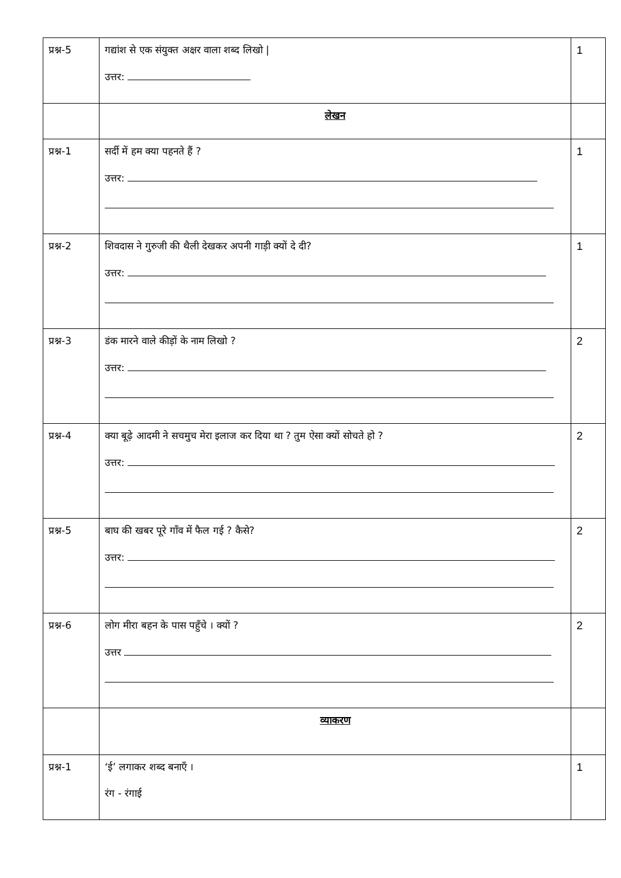| प्रश्न-5 | गद्यांश से एक संयुक्त अक्षर वाला शब्द लिखो / उत्तर: | 1 |
| | लेखन | |
| प्रश्न-1 | सर्दी में हम क्या पहनते हैं ? उत्तर: | 1 |
| प्रश्न-2 | शिवदास ने गुरुजी की थैली देखकर अपनी गाड़ी क्यों दे दी? उत्तर: | 1 |
| प्रश्न-3 | डंक मारने वाले कीड़ों के नाम लिखो ? उत्तर: | 2 |
| प्रश्न-4 | क्या बूढ़े आदमी ने सचमुच मेरा इलाज कर दिया था ? तुम ऐसा क्यों सोचते हो ? उत्तर: | 2 |
| प्रश्न-5 | बाघ की खबर पूरे गाँव में फैल गई ? कैसे? उत्तर: | 2 |
| प्रश्न-6 | लोग मीरा बहन के पास पहुँचे । क्यों ? उत्तर | 2 |
| | व्याकरण | |
| प्रश्न-1 | ‘ई’ लगाकर शब्द बनाएँ । रंग - रंगाई | 1 |